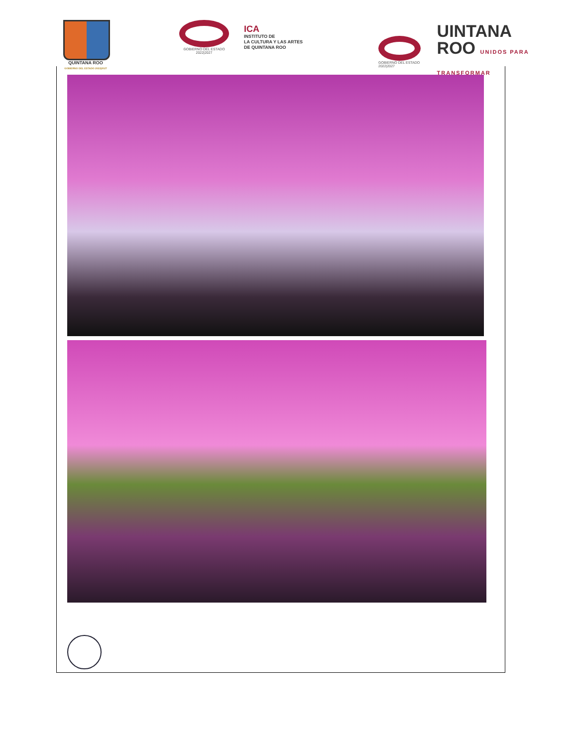QUINTANA ROO
GOBIERNO DEL ESTADO 2022|2027
GOBIERNO DEL ESTADO
2022|2027
ICA
INSTITUTO DE
LA CULTURA Y LAS ARTES
DE QUINTANA ROO
GOBIERNO DEL ESTADO 2022|2027
UINTANA
ROO UNIDOS PARA TRANSFORMAR